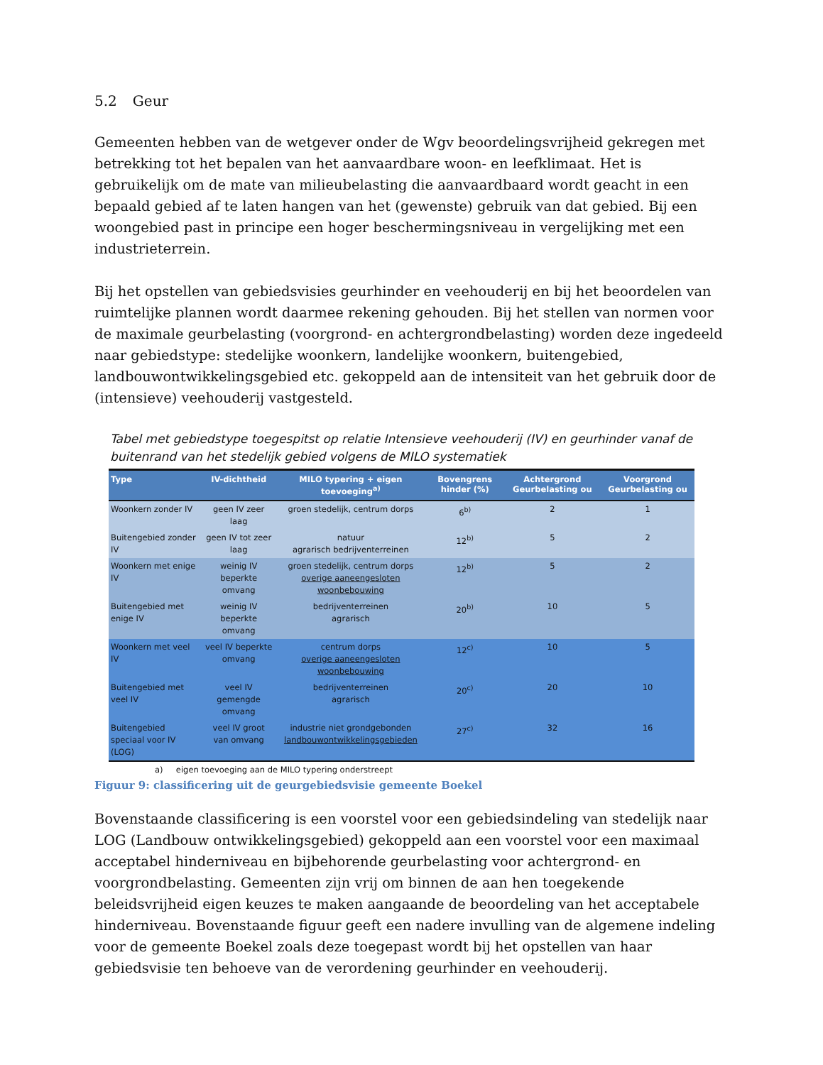5.2 Geur
Gemeenten hebben van de wetgever onder de Wgv beoordelingsvrijheid gekregen met betrekking tot het bepalen van het aanvaardbare woon- en leefklimaat. Het is gebruikelijk om de mate van milieubelasting die aanvaardbaard wordt geacht in een bepaald gebied af te laten hangen van het (gewenste) gebruik van dat gebied. Bij een woongebied past in principe een hoger beschermingsniveau in vergelijking met een industrieterrein.
Bij het opstellen van gebiedsvisies geurhinder en veehouderij en bij het beoordelen van ruimtelijke plannen wordt daarmee rekening gehouden. Bij het stellen van normen voor de maximale geurbelasting (voorgrond- en achtergrondbelasting) worden deze ingedeeld naar gebiedstype: stedelijke woonkern, landelijke woonkern, buitengebied, landbouwontwikkelingsgebied etc. gekoppeld aan de intensiteit van het gebruik door de (intensieve) veehouderij vastgesteld.
Tabel met gebiedstype toegespitst op relatie Intensieve veehouderij (IV) en geurhinder vanaf de buitenrand van het stedelijk gebied volgens de MILO systematiek
| Type | IV-dichtheid | MILO typering + eigen toevoeging<sup>a)</sup> | Bovengrens hinder (%) | Achtergrond Geurbelasting ou | Voorgrond Geurbelasting ou |
| --- | --- | --- | --- | --- | --- |
| Woonkern zonder IV | geen IV zeer laag | groen stedelijk, centrum dorps | 6<sup>b)</sup> | 2 | 1 |
| Buitengebied zonder IV | geen IV tot zeer laag | natuur agrarisch bedrijventerreinen | 12<sup>b)</sup> | 5 | 2 |
| Woonkern met enige IV | weinig IV beperkte omvang | groen stedelijk, centrum dorps overige aaneengesloten woonbebouwing | 12<sup>b)</sup> | 5 | 2 |
| Buitengebied met enige IV | weinig IV beperkte omvang | bedrijventerreinen agrarisch | 20<sup>b)</sup> | 10 | 5 |
| Woonkern met veel IV | veel IV beperkte omvang | centrum dorps overige aaneengesloten woonbebouwing | 12<sup>c)</sup> | 10 | 5 |
| Buitengebied met veel IV | veel IV gemengde omvang | bedrijventerreinen agrarisch | 20<sup>c)</sup> | 20 | 10 |
| Buitengebied speciaal voor IV (LOG) | veel IV groot van omvang | industrie niet grondgebonden landbouwontwikkelingsgebieden | 27<sup>c)</sup> | 32 | 16 |
a) eigen toevoeging aan de MILO typering onderstreept
Figuur 9: classificering uit de geurgebiedsvisie gemeente Boekel
Bovenstaande classificering is een voorstel voor een gebiedsindeling van stedelijk naar LOG (Landbouw ontwikkelingsgebied) gekoppeld aan een voorstel voor een maximaal acceptabel hinderniveau en bijbehorende geurbelasting voor achtergrond- en voorgrondbelasting. Gemeenten zijn vrij om binnen de aan hen toegekende beleidsvrijheid eigen keuzes te maken aangaande de beoordeling van het acceptabele hinderniveau. Bovenstaande figuur geeft een nadere invulling van de algemene indeling voor de gemeente Boekel zoals deze toegepast wordt bij het opstellen van haar gebiedsvisie ten behoeve van de verordening geurhinder en veehouderij.